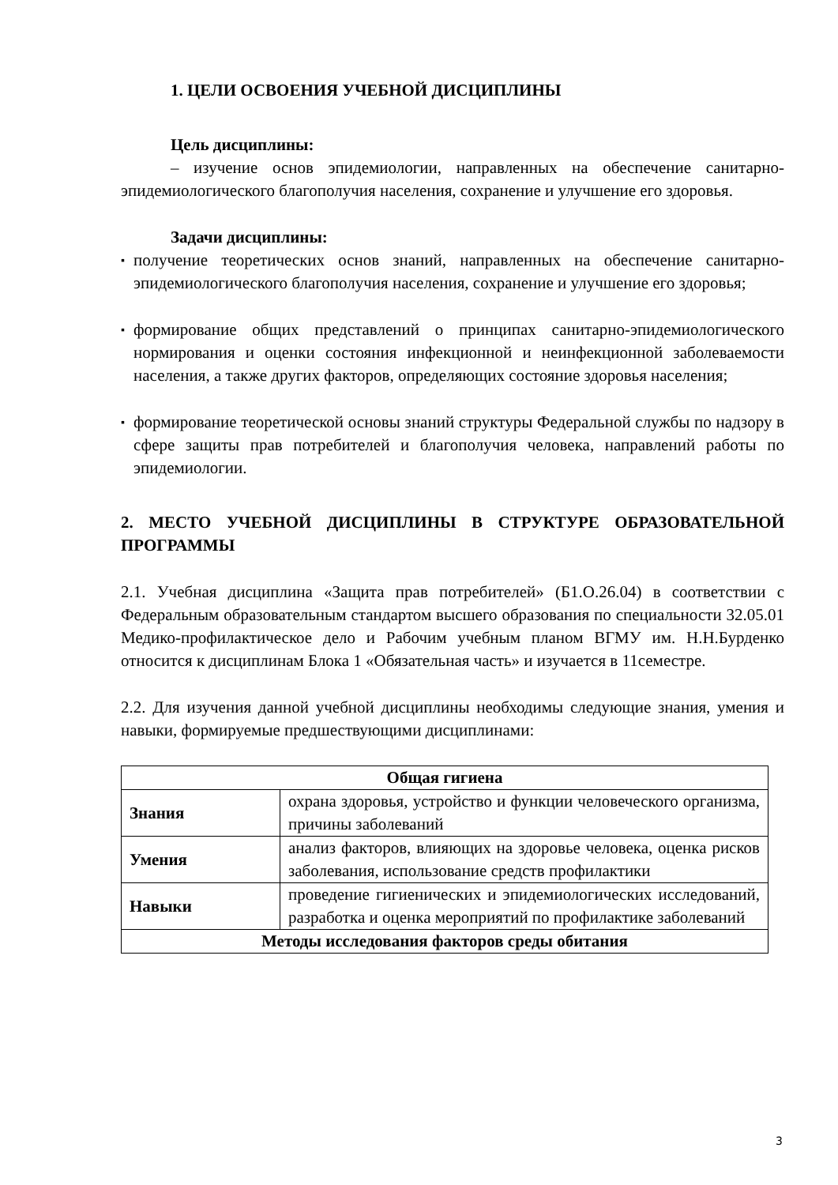1. ЦЕЛИ ОСВОЕНИЯ УЧЕБНОЙ ДИСЦИПЛИНЫ
Цель дисциплины:
– изучение основ эпидемиологии, направленных на обеспечение санитарно-эпидемиологического благополучия населения, сохранение и улучшение его здоровья.
Задачи дисциплины:
▪ получение теоретических основ знаний, направленных на обеспечение санитарно-эпидемиологического благополучия населения, сохранение и улучшение его здоровья;
▪ формирование общих представлений о принципах санитарно-эпидемиологического нормирования и оценки состояния инфекционной и неинфекционной заболеваемости населения, а также других факторов, определяющих состояние здоровья населения;
▪ формирование теоретической основы знаний структуры Федеральной службы по надзору в сфере защиты прав потребителей и благополучия человека, направлений работы по эпидемиологии.
2. МЕСТО УЧЕБНОЙ ДИСЦИПЛИНЫ В СТРУКТУРЕ ОБРАЗОВАТЕЛЬНОЙ ПРОГРАММЫ
2.1. Учебная дисциплина «Защита прав потребителей» (Б1.О.26.04) в соответствии с Федеральным образовательным стандартом высшего образования по специальности 32.05.01 Медико-профилактическое дело и Рабочим учебным планом ВГМУ им. Н.Н.Бурденко относится к дисциплинам Блока 1 «Обязательная часть» и изучается в 11семестре.
2.2. Для изучения данной учебной дисциплины необходимы следующие знания, умения и навыки, формируемые предшествующими дисциплинами:
| Общая гигиена | |
| --- | --- |
| Знания | охрана здоровья, устройство и функции человеческого организма, причины заболеваний |
| Умения | анализ факторов, влияющих на здоровье человека, оценка рисков заболевания, использование средств профилактики |
| Навыки | проведение гигиенических и эпидемиологических исследований, разработка и оценка мероприятий по профилактике заболеваний |
| Методы исследования факторов среды обитания | |
3